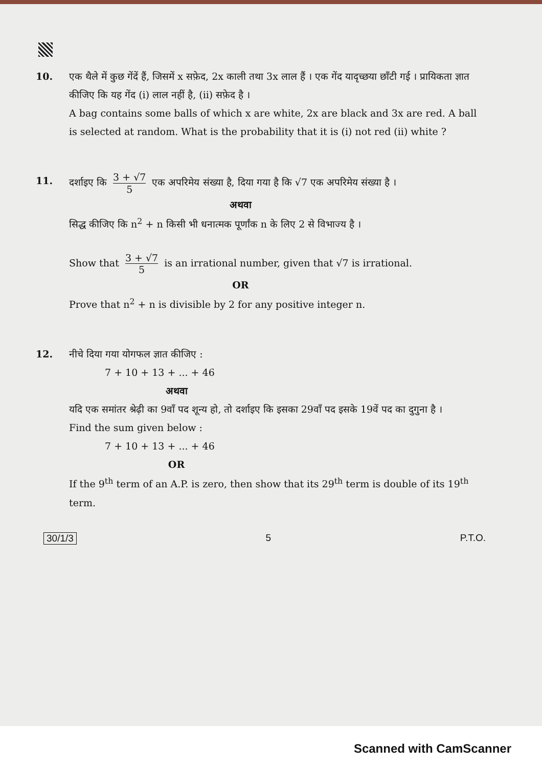10. एक थैले में कुछ गेंदें हैं, जिसमें x सफ़ेद, 2x काली तथा 3x लाल हैं । एक गेंद यादृच्छया छाँटी गई । प्रायिकता ज्ञात कीजिए कि यह गेंद (i) लाल नहीं है, (ii) सफ़ेद है ।
A bag contains some balls of which x are white, 2x are black and 3x are red. A ball is selected at random. What is the probability that it is (i) not red (ii) white ?
11. दर्शाइए कि 3 + √7 5 एक अपरिमेय संख्या है, दिया गया है कि √7 एक अपरिमेय संख्या है ।
अथवा
सिद्ध कीजिए कि n<sup>2</sup> + n किसी भी धनात्मक पूर्णांक n के लिए 2 से विभाज्य है ।
Show that 3 + √7 5 is an irrational number, given that √7 is irrational.
OR
Prove that n<sup>2</sup> + n is divisible by 2 for any positive integer n.
12. नीचे दिया गया योगफल ज्ञात कीजिए :
7 + 10 + 13 + ... + 46
अथवा
यदि एक समांतर श्रेढ़ी का 9वाँ पद शून्य हो, तो दर्शाइए कि इसका 29वाँ पद इसके 19वें पद का दुगुना है ।
Find the sum given below :
7 + 10 + 13 + ... + 46
OR
If the 9<sup>th</sup> term of an A.P. is zero, then show that its 29<sup>th</sup> term is double of its 19<sup>th</sup> term.
30/1/3 5 P.T.O.
Scanned with CamScanner